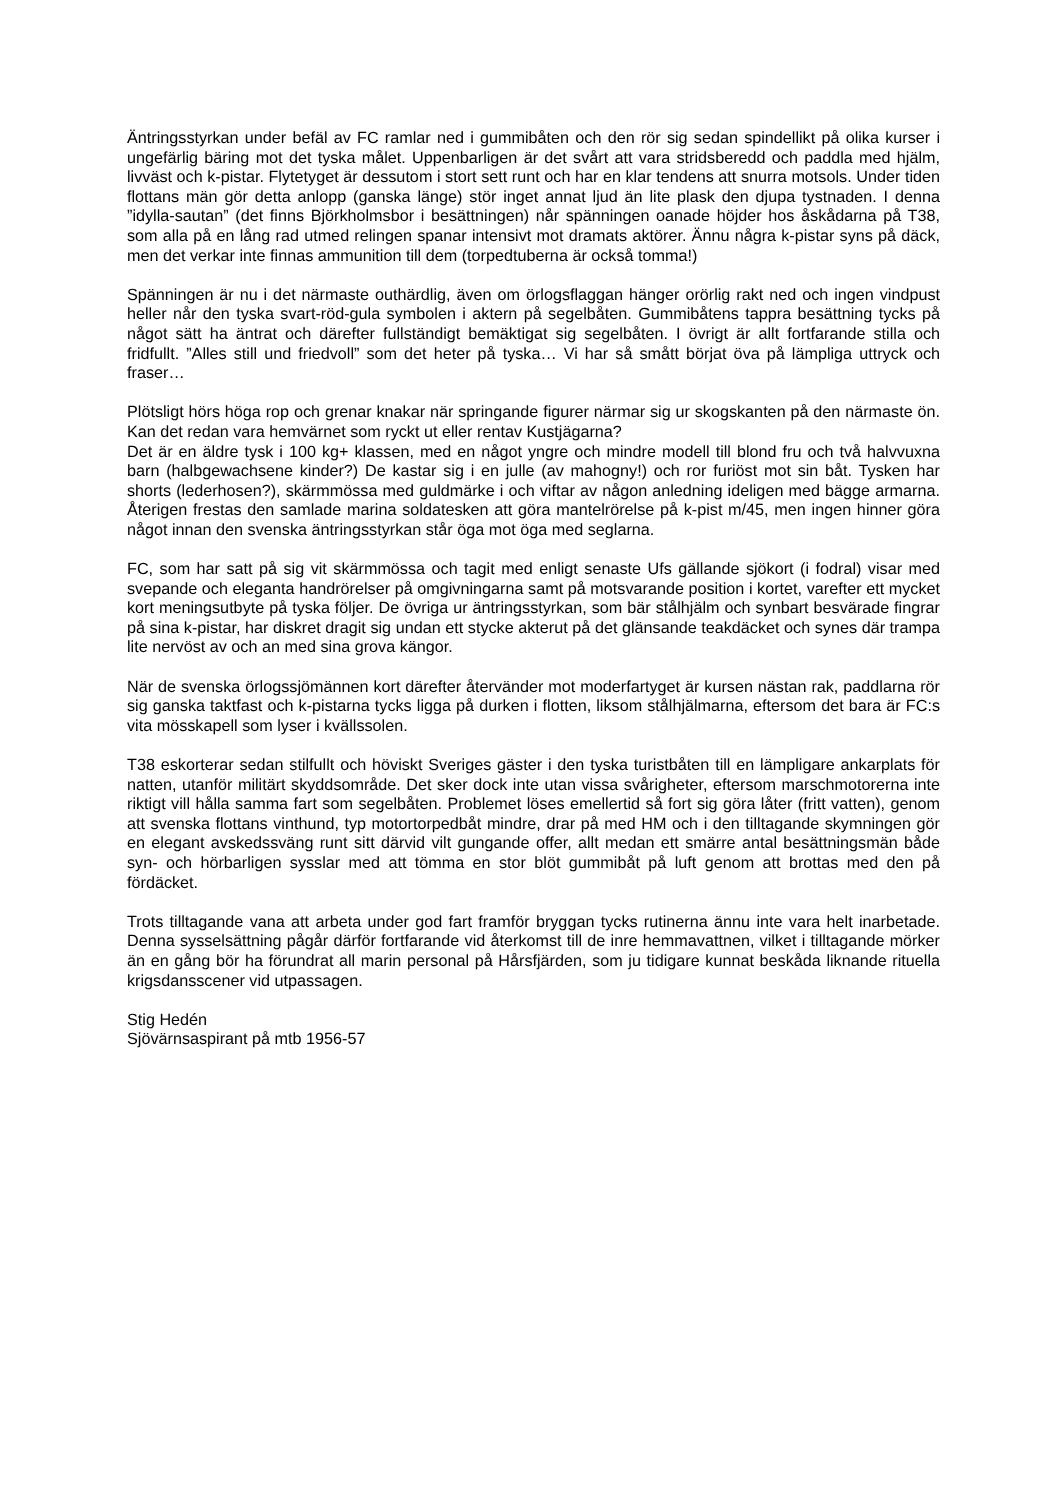Äntringsstyrkan under befäl av FC ramlar ned i gummibåten och den rör sig sedan spindellikt på olika kurser i ungefärlig bäring mot det tyska målet. Uppenbarligen är det svårt att vara stridsberedd och paddla med hjälm, livväst och k-pistar. Flytetyget är dessutom i stort sett runt och har en klar tendens att snurra motsols. Under tiden flottans män gör detta anlopp (ganska länge) stör inget annat ljud än lite plask den djupa tystnaden. I denna ”idylla-sautan” (det finns Björkholmsbor i besättningen) når spänningen oanade höjder hos åskådarna på T38, som alla på en lång rad utmed relingen spanar intensivt mot dramats aktörer. Ännu några k-pistar syns på däck, men det verkar inte finnas ammunition till dem (torpedtuberna är också tomma!)
Spänningen är nu i det närmaste outhärdlig, även om örlogsflaggan hänger orörlig rakt ned och ingen vindpust heller når den tyska svart-röd-gula symbolen i aktern på segelbåten. Gummibåtens tappra besättning tycks på något sätt ha äntrat och därefter fullständigt bemäktigat sig segelbåten. I övrigt är allt fortfarande stilla och fridfullt. ”Alles still und friedvoll” som det heter på tyska… Vi har så smått börjat öva på lämpliga uttryck och fraser…
Plötsligt hörs höga rop och grenar knakar när springande figurer närmar sig ur skogskanten på den närmaste ön. Kan det redan vara hemvärnet som ryckt ut eller rentav Kustjägarna?
Det är en äldre tysk i 100 kg+ klassen, med en något yngre och mindre modell till blond fru och två halvvuxna barn (halbgewachsene kinder?) De kastar sig i en julle (av mahogny!) och ror furiöst mot sin båt. Tysken har shorts (lederhosen?), skärmmössa med guldmärke i och viftar av någon anledning ideligen med bägge armarna. Återigen frestas den samlade marina soldatesken att göra mantelrörelse på k-pist m/45, men ingen hinner göra något innan den svenska äntringsstyrkan står öga mot öga med seglarna.
FC, som har satt på sig vit skärmmössa och tagit med enligt senaste Ufs gällande sjökort (i fodral) visar med svepande och eleganta handrörelser på omgivningarna samt på motsvarande position i kortet, varefter ett mycket kort meningsutbyte på tyska följer. De övriga ur äntringsstyrkan, som bär stålhjälm och synbart besvärade fingrar på sina k-pistar, har diskret dragit sig undan ett stycke akterut på det glänsande teakdäcket och synes där trampa lite nervöst av och an med sina grova kängor.
När de svenska örlogssjömännen kort därefter återvänder mot moderfartyget är kursen nästan rak, paddlarna rör sig ganska taktfast och k-pistarna tycks ligga på durken i flotten, liksom stålhjälmarna, eftersom det bara är FC:s vita mösskapell som lyser i kvällssolen.
T38 eskorterar sedan stilfullt och höviskt Sveriges gäster i den tyska turistbåten till en lämpligare ankarplats för natten, utanför militärt skyddsområde. Det sker dock inte utan vissa svårigheter, eftersom marschmotorerna inte riktigt vill hålla samma fart som segelbåten. Problemet löses emellertid så fort sig göra låter (fritt vatten), genom att svenska flottans vinthund, typ motortorpedbåt mindre, drar på med HM och i den tilltagande skymningen gör en elegant avskedssväng runt sitt därvid vilt gungande offer, allt medan ett smärre antal besättningsmän både syn- och hörbarligen sysslar med att tömma en stor blöt gummibåt på luft genom att brottas med den på fördäcket.
Trots tilltagande vana att arbeta under god fart framför bryggan tycks rutinerna ännu inte vara helt inarbetade. Denna sysselsättning pågår därför fortfarande vid återkomst till de inre hemmavattnen, vilket i tilltagande mörker än en gång bör ha förundrat all marin personal på Hårsfjärden, som ju tidigare kunnat beskåda liknande rituella krigsdansscener vid utpassagen.
Stig Hedén
Sjövärnsaspirant på mtb 1956-57